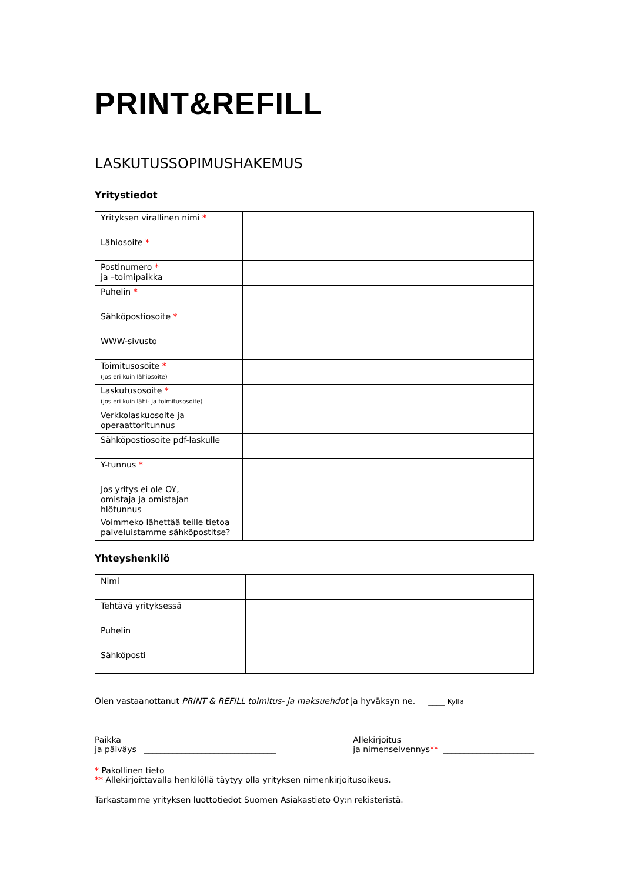PRINT&REFILL
LASKUTUSSOPIMUSHAKEMUS
Yritystiedot
| Yrityksen virallinen nimi * | |
| Lähiosoite * | |
| Postinumero * ja –toimipaikka | |
| Puhelin * | |
| Sähköpostiosoite * | |
| WWW-sivusto | |
| Toimitusosoite * (jos eri kuin lähiosoite) | |
| Laskutusosoite * (jos eri kuin lähi- ja toimitusosoite) | |
| Verkkolaskuosoite ja operaattoritunnus | |
| Sähköpostiosoite pdf-laskulle | |
| Y-tunnus * | |
| Jos yritys ei ole OY, omistaja ja omistajan hlötunnus | |
| Voimmeko lähettää teille tietoa palveluistamme sähköpostitse? | |
Yhteyshenkilö
| Nimi | |
| Tehtävä yrityksessä | |
| Puhelin | |
| Sähköposti | |
Olen vastaanottanut PRINT & REFILL toimitus- ja maksuehdot ja hyväksyn ne. ____ Kyllä
Paikka
ja päiväys ________________________________
Allekirjoitus
ja nimenselvennys** ______________________
* Pakollinen tieto
** Allekirjoittavalla henkilöllä täytyy olla yrityksen nimenkirjoitusoikeus.
Tarkastamme yrityksen luottotiedot Suomen Asiakastieto Oy:n rekisteristä.